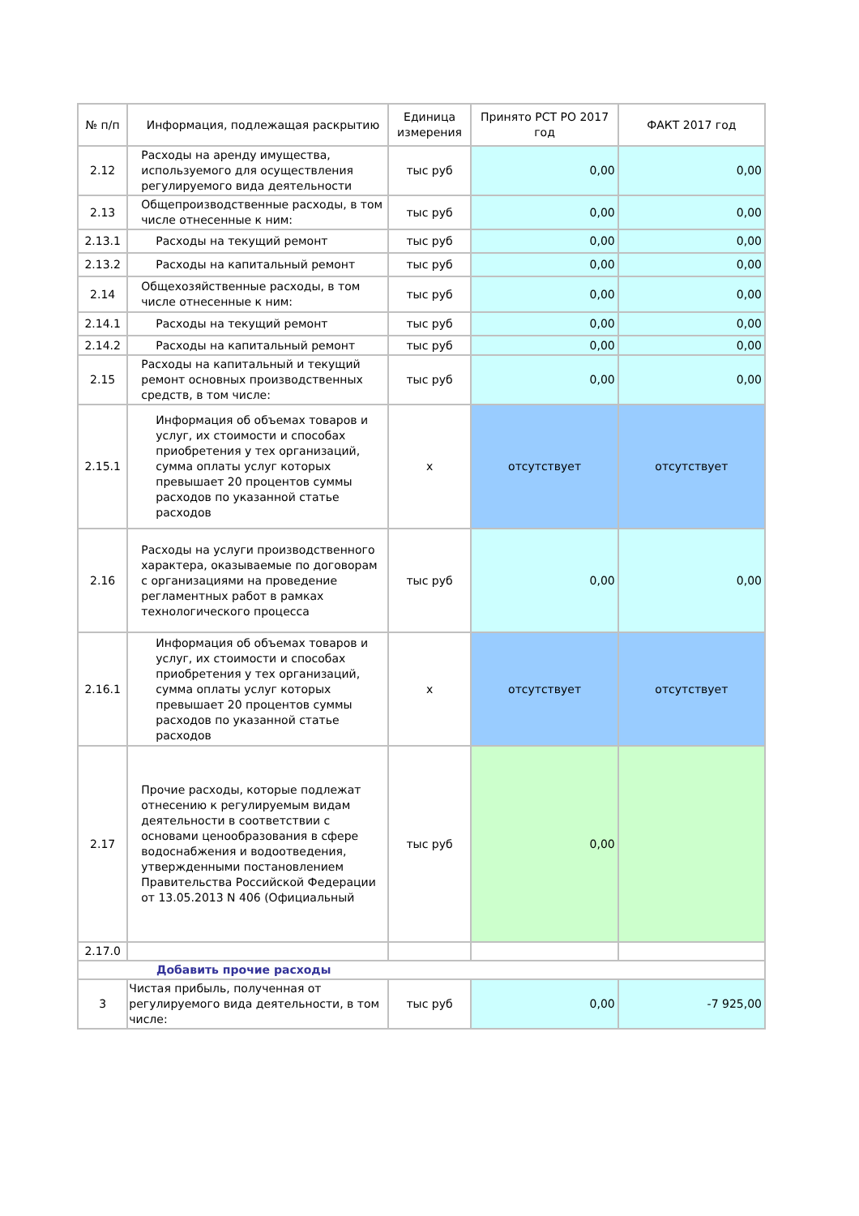| № п/п | Информация, подлежащая раскрытию | Единица измерения | Принято РСТ РО 2017 год | ФАКТ 2017 год |
| --- | --- | --- | --- | --- |
| 2.12 | Расходы на аренду имущества, используемого для осуществления регулируемого вида деятельности | тыс руб | 0,00 | 0,00 |
| 2.13 | Общепроизводственные расходы, в том числе отнесенные к ним: | тыс руб | 0,00 | 0,00 |
| 2.13.1 | Расходы на текущий ремонт | тыс руб | 0,00 | 0,00 |
| 2.13.2 | Расходы на капитальный ремонт | тыс руб | 0,00 | 0,00 |
| 2.14 | Общехозяйственные расходы, в том числе отнесенные к ним: | тыс руб | 0,00 | 0,00 |
| 2.14.1 | Расходы на текущий ремонт | тыс руб | 0,00 | 0,00 |
| 2.14.2 | Расходы на капитальный ремонт | тыс руб | 0,00 | 0,00 |
| 2.15 | Расходы на капитальный и текущий ремонт основных производственных средств, в том числе: | тыс руб | 0,00 | 0,00 |
| 2.15.1 | Информация об объемах товаров и услуг, их стоимости и способах приобретения у тех организаций, сумма оплаты услуг которых превышает 20 процентов суммы расходов по указанной статье расходов | x | отсутствует | отсутствует |
| 2.16 | Расходы на услуги производственного характера, оказываемые по договорам с организациями на проведение регламентных работ в рамках технологического процесса | тыс руб | 0,00 | 0,00 |
| 2.16.1 | Информация об объемах товаров и услуг, их стоимости и способах приобретения у тех организаций, сумма оплаты услуг которых превышает 20 процентов суммы расходов по указанной статье расходов | x | отсутствует | отсутствует |
| 2.17 | Прочие расходы, которые подлежат отнесению к регулируемым видам деятельности в соответствии с основами ценообразования в сфере водоснабжения и водоотведения, утвержденными постановлением Правительства Российской Федерации от 13.05.2013 N 406 (Официальный | тыс руб | 0,00 | |
| 2.17.0 | | | | |
| Добавить прочие расходы | | | | |
| 3 | Чистая прибыль, полученная от регулируемого вида деятельности, в том числе: | тыс руб | 0,00 | -7 925,00 |